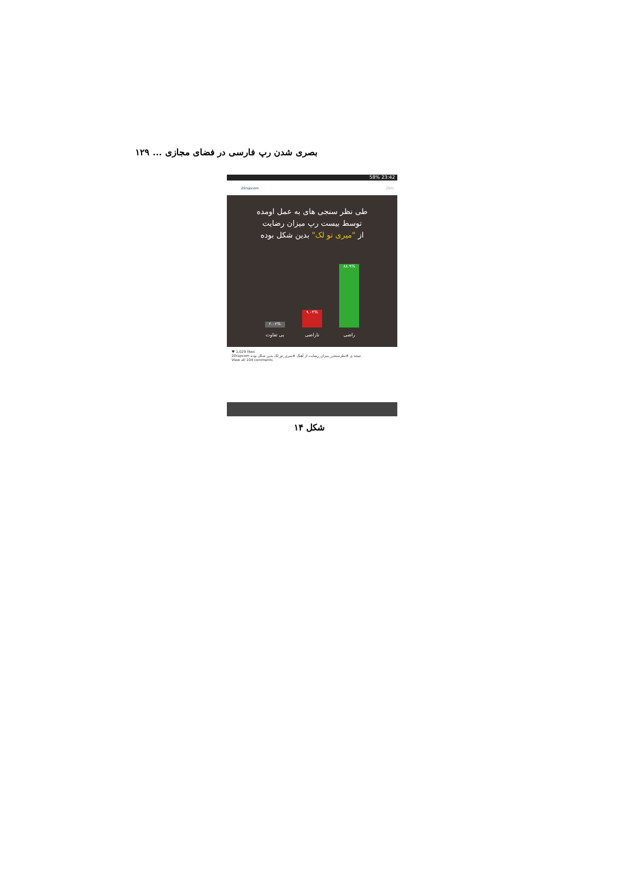بصری شدن رپ فارسی در فضای مجازی ... ۱۲۹
58% 23:42
20rapcom 29m
طی نظر سنجی های به عمل اومده
توسط بیست رپ میزان رضایت
از "میری تو لک" بدین شکل بوده
۸۸.۹%
راضی
۹.۰۴%
ناراضی
۲.۰۶%
بی تفاوت
♥ 1,029 likes
20rapcom نتیجه ی #نظرسنجی_میزان_رضایت از آهنگ #میری_تو_لک بدین شکل بوده
View all 104 comments
شکل ۱۴